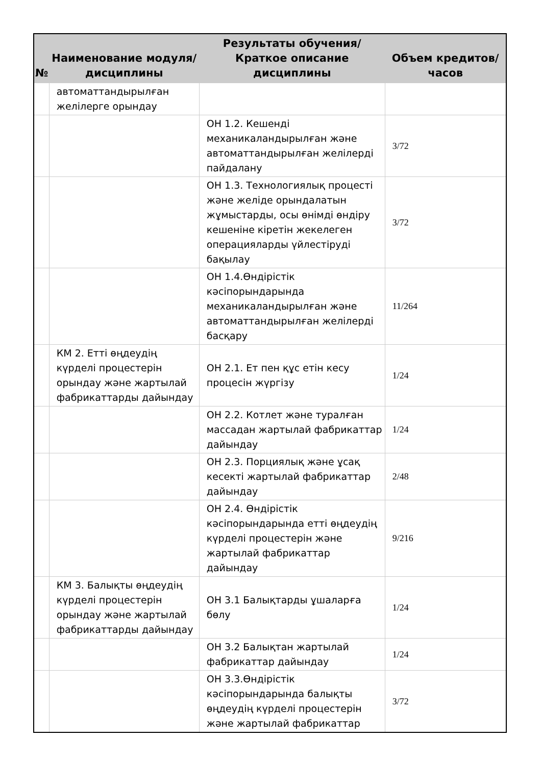| № | Наименование модуля/дисциплины | Результаты обучения/Краткое описание дисциплины | Объем кредитов/часов |
| --- | --- | --- | --- |
| | автоматтандырылған желілерге орындау | | |
| | | ОН 1.2. Кешенді механикаландырылған және автоматтандырылған желілерді пайдалану | 3/72 |
| | | ОН 1.3. Технологиялық процесті және желіде орындалатын жұмыстарды, осы өнімді өндіру кешеніне кіретін жекелеген операцияларды үйлестіруді бақылау | 3/72 |
| | | ОН 1.4.Өндірістік кәсіпорындарында механикаландырылған және автоматтандырылған желілерді басқару | 11/264 |
| | КМ 2. Етті өңдеудің күрделі процестерін орындау және жартылай фабрикаттарды дайындау | ОН 2.1. Ет пен құс етін кесу процесін жүргізу | 1/24 |
| | | ОН 2.2. Котлет және туралған массадан жартылай фабрикаттар дайындау | 1/24 |
| | | ОН 2.3. Порциялық және ұсақ кесекті жартылай фабрикаттар дайындау | 2/48 |
| | | ОН 2.4. Өндірістік кәсіпорындарында етті өңдеудің күрделі процестерін және жартылай фабрикаттар дайындау | 9/216 |
| | КМ 3. Балықты өңдеудің күрделі процестерін орындау және жартылай фабрикаттарды дайындау | ОН 3.1 Балықтарды ұшаларға бөлу | 1/24 |
| | | ОН 3.2 Балықтан жартылай фабрикаттар дайындау | 1/24 |
| | | ОН 3.3.Өндірістік кәсіпорындарында балықты өңдеудің күрделі процестерін және жартылай фабрикаттар | 3/72 |